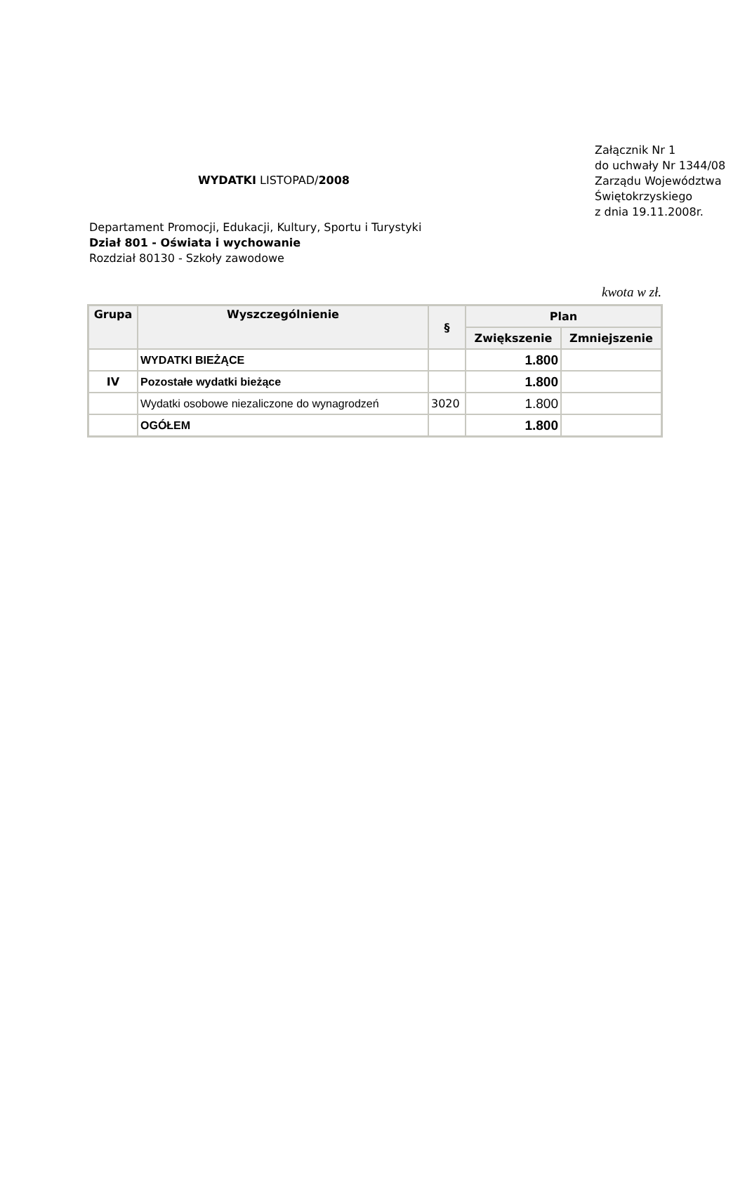WYDATKI LISTOPAD/2008
Załącznik Nr 1
do uchwały Nr 1344/08
Zarządu Województwa
Świętokrzyskiego
z dnia 19.11.2008r.
Departament Promocji, Edukacji, Kultury, Sportu i Turystyki
Dział 801 - Oświata i wychowanie
Rozdział 80130 - Szkoły zawodowe
kwota w zł.
| Grupa | Wyszczególnienie | § | Plan | |
| --- | --- | --- | --- | --- |
| | | | Zwiększenie | Zmniejszenie |
| | WYDATKI BIEŻĄCE | | 1.800 | |
| IV | Pozostałe wydatki bieżące | | 1.800 | |
| | Wydatki osobowe niezaliczone do wynagrodzeń | 3020 | 1.800 | |
| | OGÓŁEM | | 1.800 | |